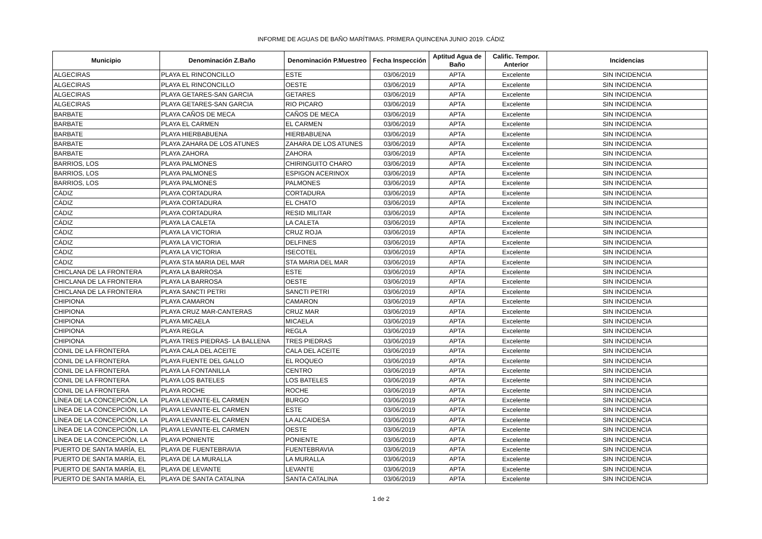INFORME DE AGUAS DE BAÑO MARÍTIMAS. PRIMERA QUINCENA JUNIO 2019. CÁDIZ
| Municipio | Denominación Z.Baño | Denominación P.Muestreo | Fecha Inspección | Aptitud Agua de Baño | Calific. Tempor. Anterior | Incidencias |
| --- | --- | --- | --- | --- | --- | --- |
| ALGECIRAS | PLAYA EL RINCONCILLO | ESTE | 03/06/2019 | APTA | Excelente | SIN INCIDENCIA |
| ALGECIRAS | PLAYA EL RINCONCILLO | OESTE | 03/06/2019 | APTA | Excelente | SIN INCIDENCIA |
| ALGECIRAS | PLAYA GETARES-SAN GARCIA | GETARES | 03/06/2019 | APTA | Excelente | SIN INCIDENCIA |
| ALGECIRAS | PLAYA GETARES-SAN GARCIA | RIO PICARO | 03/06/2019 | APTA | Excelente | SIN INCIDENCIA |
| BARBATE | PLAYA CAÑOS DE MECA | CAÑOS DE MECA | 03/06/2019 | APTA | Excelente | SIN INCIDENCIA |
| BARBATE | PLAYA EL CARMEN | EL CARMEN | 03/06/2019 | APTA | Excelente | SIN INCIDENCIA |
| BARBATE | PLAYA HIERBABUENA | HIERBABUENA | 03/06/2019 | APTA | Excelente | SIN INCIDENCIA |
| BARBATE | PLAYA ZAHARA DE LOS ATUNES | ZAHARA DE LOS ATUNES | 03/06/2019 | APTA | Excelente | SIN INCIDENCIA |
| BARBATE | PLAYA ZAHORA | ZAHORA | 03/06/2019 | APTA | Excelente | SIN INCIDENCIA |
| BARRIOS, LOS | PLAYA PALMONES | CHIRINGUITO CHARO | 03/06/2019 | APTA | Excelente | SIN INCIDENCIA |
| BARRIOS, LOS | PLAYA PALMONES | ESPIGON ACERINOX | 03/06/2019 | APTA | Excelente | SIN INCIDENCIA |
| BARRIOS, LOS | PLAYA PALMONES | PALMONES | 03/06/2019 | APTA | Excelente | SIN INCIDENCIA |
| CÁDIZ | PLAYA CORTADURA | CORTADURA | 03/06/2019 | APTA | Excelente | SIN INCIDENCIA |
| CÁDIZ | PLAYA CORTADURA | EL CHATO | 03/06/2019 | APTA | Excelente | SIN INCIDENCIA |
| CÁDIZ | PLAYA CORTADURA | RESID MILITAR | 03/06/2019 | APTA | Excelente | SIN INCIDENCIA |
| CÁDIZ | PLAYA LA CALETA | LA CALETA | 03/06/2019 | APTA | Excelente | SIN INCIDENCIA |
| CÁDIZ | PLAYA LA VICTORIA | CRUZ ROJA | 03/06/2019 | APTA | Excelente | SIN INCIDENCIA |
| CÁDIZ | PLAYA LA VICTORIA | DELFINES | 03/06/2019 | APTA | Excelente | SIN INCIDENCIA |
| CÁDIZ | PLAYA LA VICTORIA | ISECOTEL | 03/06/2019 | APTA | Excelente | SIN INCIDENCIA |
| CÁDIZ | PLAYA STA MARIA DEL MAR | STA MARIA DEL MAR | 03/06/2019 | APTA | Excelente | SIN INCIDENCIA |
| CHICLANA DE LA FRONTERA | PLAYA LA BARROSA | ESTE | 03/06/2019 | APTA | Excelente | SIN INCIDENCIA |
| CHICLANA DE LA FRONTERA | PLAYA LA BARROSA | OESTE | 03/06/2019 | APTA | Excelente | SIN INCIDENCIA |
| CHICLANA DE LA FRONTERA | PLAYA SANCTI PETRI | SANCTI PETRI | 03/06/2019 | APTA | Excelente | SIN INCIDENCIA |
| CHIPIONA | PLAYA CAMARON | CAMARON | 03/06/2019 | APTA | Excelente | SIN INCIDENCIA |
| CHIPIONA | PLAYA CRUZ MAR-CANTERAS | CRUZ MAR | 03/06/2019 | APTA | Excelente | SIN INCIDENCIA |
| CHIPIONA | PLAYA MICAELA | MICAELA | 03/06/2019 | APTA | Excelente | SIN INCIDENCIA |
| CHIPIONA | PLAYA REGLA | REGLA | 03/06/2019 | APTA | Excelente | SIN INCIDENCIA |
| CHIPIONA | PLAYA TRES PIEDRAS- LA BALLENA | TRES PIEDRAS | 03/06/2019 | APTA | Excelente | SIN INCIDENCIA |
| CONIL DE LA FRONTERA | PLAYA CALA DEL ACEITE | CALA DEL ACEITE | 03/06/2019 | APTA | Excelente | SIN INCIDENCIA |
| CONIL DE LA FRONTERA | PLAYA FUENTE DEL GALLO | EL ROQUEO | 03/06/2019 | APTA | Excelente | SIN INCIDENCIA |
| CONIL DE LA FRONTERA | PLAYA LA FONTANILLA | CENTRO | 03/06/2019 | APTA | Excelente | SIN INCIDENCIA |
| CONIL DE LA FRONTERA | PLAYA LOS BATELES | LOS BATELES | 03/06/2019 | APTA | Excelente | SIN INCIDENCIA |
| CONIL DE LA FRONTERA | PLAYA ROCHE | ROCHE | 03/06/2019 | APTA | Excelente | SIN INCIDENCIA |
| LÍNEA DE LA CONCEPCIÓN, LA | PLAYA LEVANTE-EL CARMEN | BURGO | 03/06/2019 | APTA | Excelente | SIN INCIDENCIA |
| LÍNEA DE LA CONCEPCIÓN, LA | PLAYA LEVANTE-EL CARMEN | ESTE | 03/06/2019 | APTA | Excelente | SIN INCIDENCIA |
| LÍNEA DE LA CONCEPCIÓN, LA | PLAYA LEVANTE-EL CARMEN | LA ALCAIDESA | 03/06/2019 | APTA | Excelente | SIN INCIDENCIA |
| LÍNEA DE LA CONCEPCIÓN, LA | PLAYA LEVANTE-EL CARMEN | OESTE | 03/06/2019 | APTA | Excelente | SIN INCIDENCIA |
| LÍNEA DE LA CONCEPCIÓN, LA | PLAYA PONIENTE | PONIENTE | 03/06/2019 | APTA | Excelente | SIN INCIDENCIA |
| PUERTO DE SANTA MARÍA, EL | PLAYA DE FUENTEBRAVIA | FUENTEBRAVIA | 03/06/2019 | APTA | Excelente | SIN INCIDENCIA |
| PUERTO DE SANTA MARÍA, EL | PLAYA DE LA MURALLA | LA MURALLA | 03/06/2019 | APTA | Excelente | SIN INCIDENCIA |
| PUERTO DE SANTA MARÍA, EL | PLAYA DE LEVANTE | LEVANTE | 03/06/2019 | APTA | Excelente | SIN INCIDENCIA |
| PUERTO DE SANTA MARÍA, EL | PLAYA DE SANTA CATALINA | SANTA CATALINA | 03/06/2019 | APTA | Excelente | SIN INCIDENCIA |
1 de 2